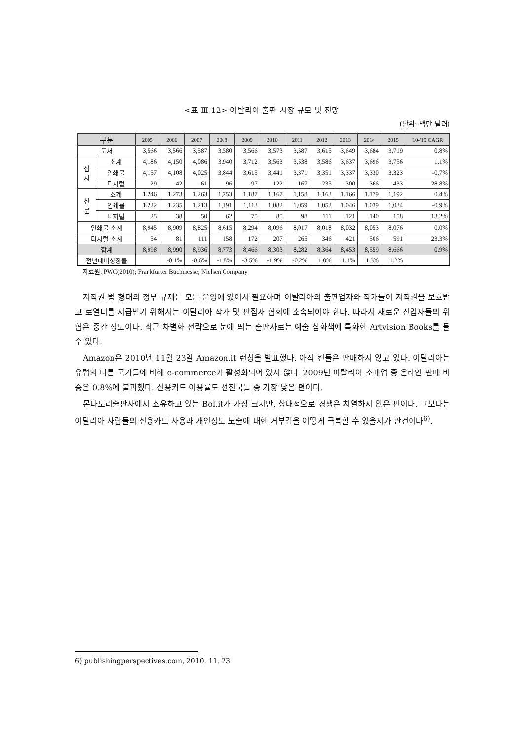<표 Ⅲ-12> 이탈리아 출판 시장 규모 및 전망
(단위: 백만 달러)
| 구분 | | 2005 | 2006 | 2007 | 2008 | 2009 | 2010 | 2011 | 2012 | 2013 | 2014 | 2015 | '10-'15 CAGR |
| --- | --- | --- | --- | --- | --- | --- | --- | --- | --- | --- | --- | --- | --- |
| 도서 | | 3,566 | 3,566 | 3,587 | 3,580 | 3,566 | 3,573 | 3,587 | 3,615 | 3,649 | 3,684 | 3,719 | 0.8% |
| 잡 지 | 소계 | 4,186 | 4,150 | 4,086 | 3,940 | 3,712 | 3,563 | 3,538 | 3,586 | 3,637 | 3,696 | 3,756 | 1.1% |
| | 인쇄물 | 4,157 | 4,108 | 4,025 | 3,844 | 3,615 | 3,441 | 3,371 | 3,351 | 3,337 | 3,330 | 3,323 | -0.7% |
| | 디지털 | 29 | 42 | 61 | 96 | 97 | 122 | 167 | 235 | 300 | 366 | 433 | 28.8% |
| 신 문 | 소계 | 1,246 | 1,273 | 1,263 | 1,253 | 1,187 | 1,167 | 1,158 | 1,163 | 1,166 | 1,179 | 1,192 | 0.4% |
| | 인쇄물 | 1,222 | 1,235 | 1,213 | 1,191 | 1,113 | 1,082 | 1,059 | 1,052 | 1,046 | 1,039 | 1,034 | -0.9% |
| | 디지털 | 25 | 38 | 50 | 62 | 75 | 85 | 98 | 111 | 121 | 140 | 158 | 13.2% |
| 인쇄물 소계 | | 8,945 | 8,909 | 8,825 | 8,615 | 8,294 | 8,096 | 8,017 | 8,018 | 8,032 | 8,053 | 8,076 | 0.0% |
| 디지털 소계 | | 54 | 81 | 111 | 158 | 172 | 207 | 265 | 346 | 421 | 506 | 591 | 23.3% |
| 합계 | | 8,998 | 8,990 | 8,936 | 8,773 | 8,466 | 8,303 | 8,282 | 8,364 | 8,453 | 8,559 | 8,666 | 0.9% |
| 전년대비성장률 | | | -0.1% | -0.6% | -1.8% | -3.5% | -1.9% | -0.2% | 1.0% | 1.1% | 1.3% | 1.2% | |
자료원: PWC(2010); Frankfurter Buchmesse; Nielsen Company
저작권 법 형태의 정부 규제는 모든 운영에 있어서 필요하며 이탈리아의 출판업자와 작가들이 저작권을 보호받고 로열티를 지급받기 위해서는 이탈리아 작가 및 편집자 협회에 소속되어야 한다. 따라서 새로운 진입자들의 위협은 중간 정도이다. 최근 차별화 전략으로 눈에 띄는 출판사로는 예술 삽화책에 특화한 Artvision Books를 들 수 있다.
Amazon은 2010년 11월 23일 Amazon.it 런칭을 발표했다. 아직 킨들은 판매하지 않고 있다. 이탈리아는 유럽의 다른 국가들에 비해 e-commerce가 활성화되어 있지 않다. 2009년 이탈리아 소매업 중 온라인 판매 비중은 0.8%에 불과했다. 신용카드 이용률도 선진국들 중 가장 낮은 편이다.
몬다도리출판사에서 소유하고 있는 Bol.it가 가장 크지만, 상대적으로 경쟁은 치열하지 않은 편이다. 그보다는 이탈리아 사람들의 신용카드 사용과 개인정보 노출에 대한 거부감을 어떻게 극복할 수 있을지가 관건이다<sup>6)</sup>.
6) publishingperspectives.com, 2010. 11. 23